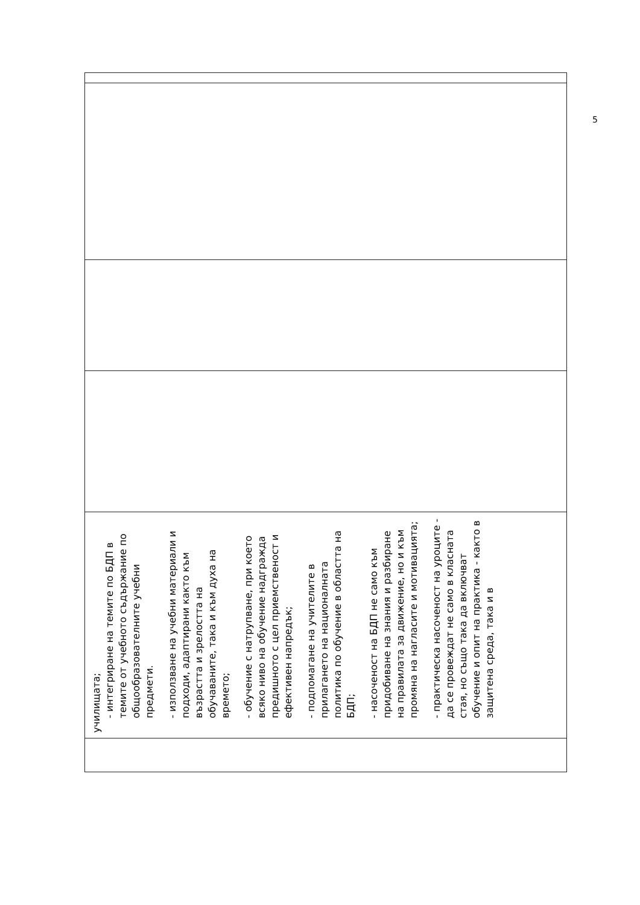| | училищата; - интегриране на темите по БДП в темите от учебното съдържание по общообразователните учебни предмети. - използване на учебни материали и подходи, адаптирани както към възрастта и зрелостта на обучаваните, така и към духа на времето; - обучение с натрупване, при което всяко ниво на обучение надгражда предишното с цел приемственост и ефективен напредък; - подпомагане на учителите в прилагането на националната политика по обучение в областта на БДП; - насоченост на БДП не само към придобиване на знания и разбиране на правилата за движение, но и към промяна на нагласите и мотивацията; - практическа насоченост на уроците - да се провеждат не само в класната стая, но също така да включват обучение и опит на практика - както в защитена среда, така и в | | | | |
5